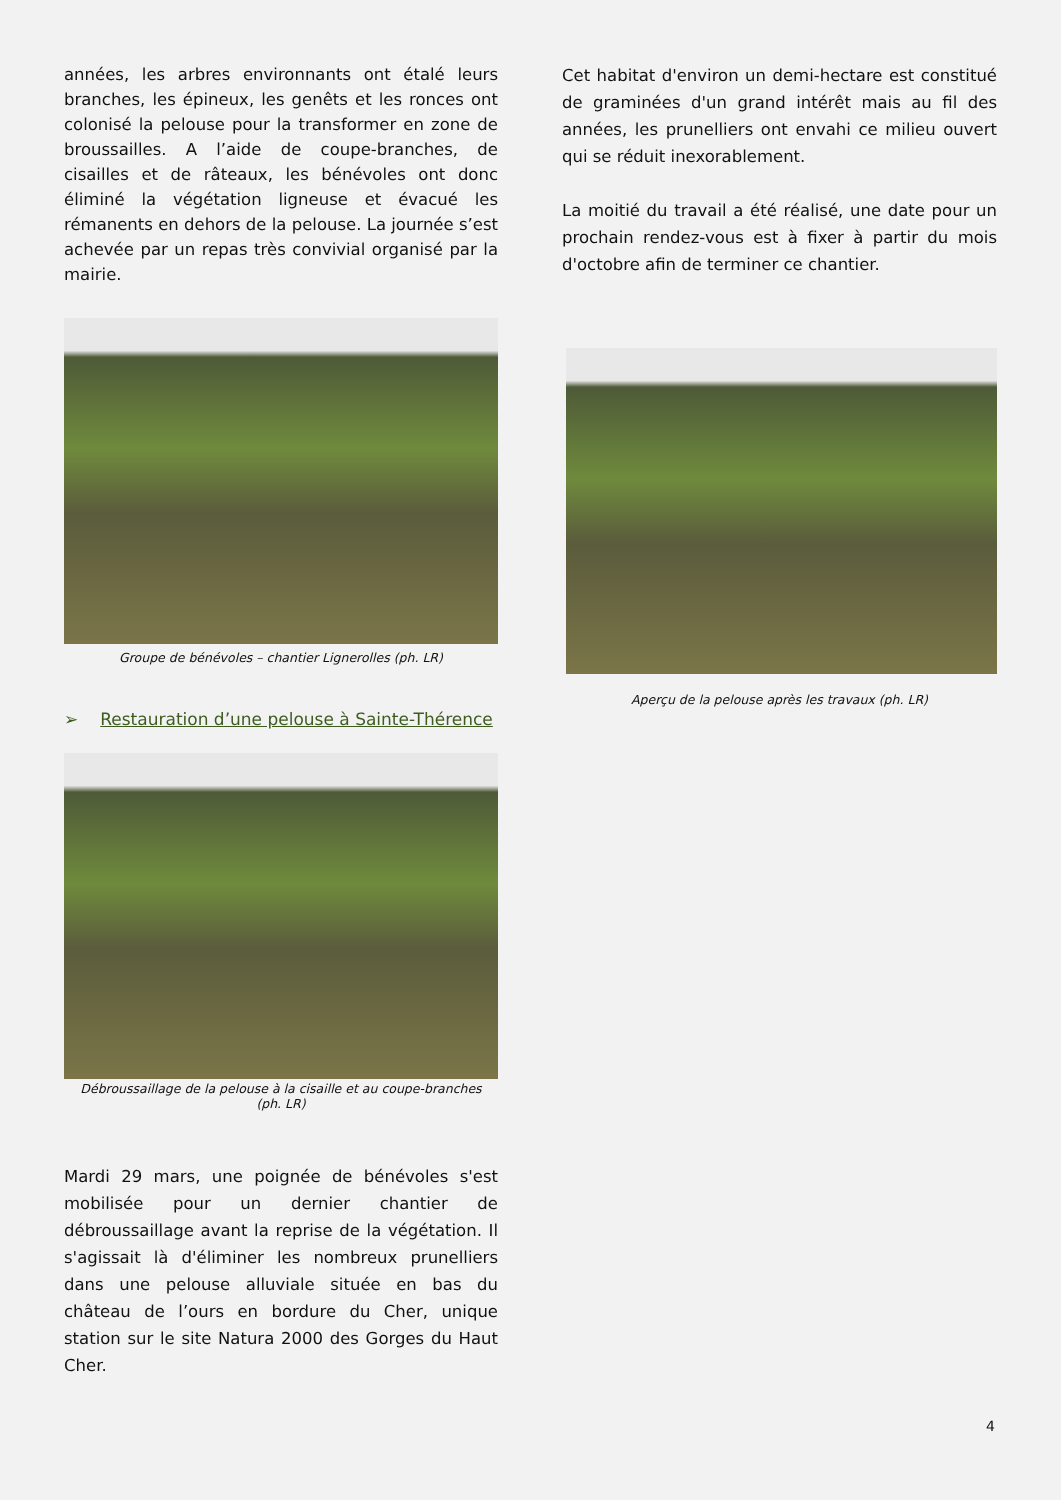années, les arbres environnants ont étalé leurs branches, les épineux, les genêts et les ronces ont colonisé la pelouse pour la transformer en zone de broussailles. A l’aide de coupe-branches, de cisailles et de râteaux, les bénévoles ont donc éliminé la végétation ligneuse et évacué les rémanents en dehors de la pelouse. La journée s’est achevée par un repas très convivial organisé par la mairie.
Groupe de bénévoles – chantier Lignerolles (ph. LR)
➢ Restauration d’une pelouse à Sainte-Thérence
Débroussaillage de la pelouse à la cisaille et au coupe-branches
(ph. LR)
Mardi 29 mars, une poignée de bénévoles s'est mobilisée pour un dernier chantier de débroussaillage avant la reprise de la végétation. Il s'agissait là d'éliminer les nombreux prunelliers dans une pelouse alluviale située en bas du château de l’ours en bordure du Cher, unique station sur le site Natura 2000 des Gorges du Haut Cher.
Cet habitat d'environ un demi-hectare est constitué de graminées d'un grand intérêt mais au fil des années, les prunelliers ont envahi ce milieu ouvert qui se réduit inexorablement.
La moitié du travail a été réalisé, une date pour un prochain rendez-vous est à fixer à partir du mois d'octobre afin de terminer ce chantier.
Aperçu de la pelouse après les travaux (ph. LR)
4